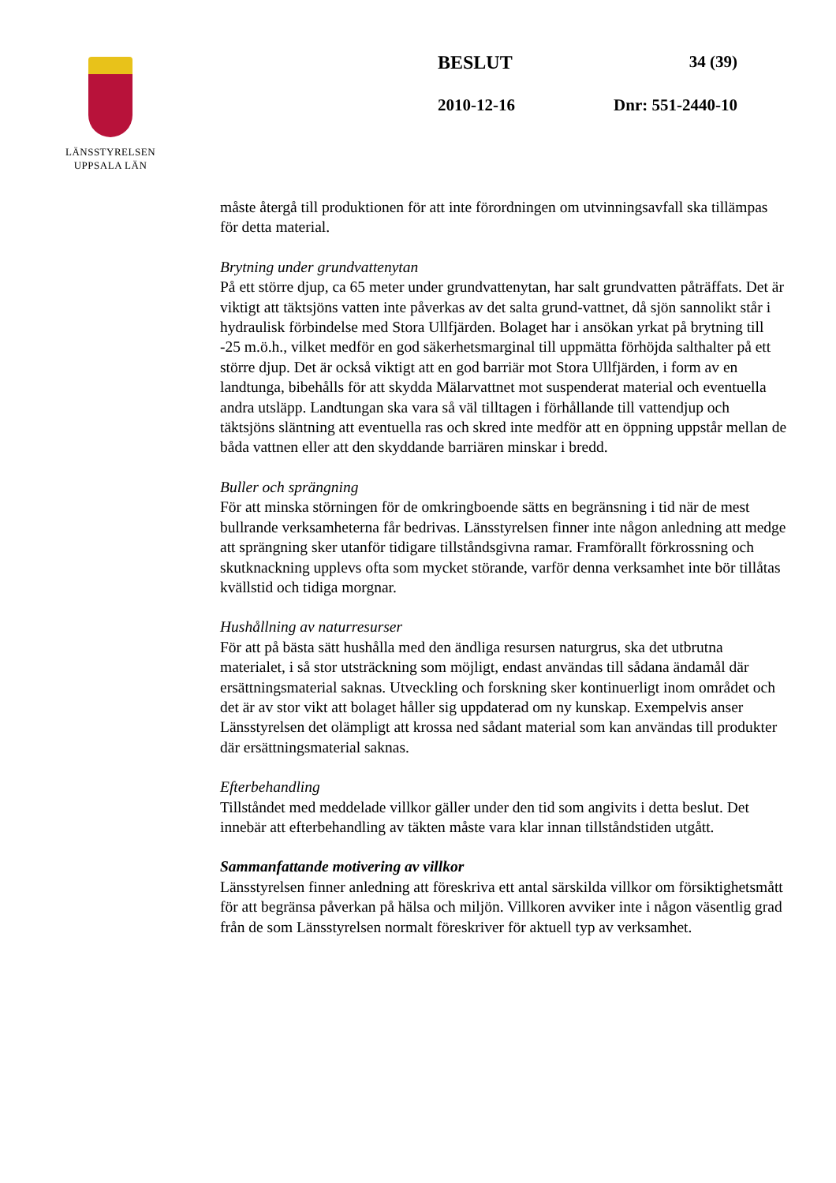LÄNSSTYRELSEN
UPPSALA LÄN
BESLUT 34 (39)
2010-12-16 Dnr: 551-2440-10
måste återgå till produktionen för att inte förordningen om utvinningsavfall ska tillämpas för detta material.
Brytning under grundvattenytan
På ett större djup, ca 65 meter under grundvattenytan, har salt grundvatten påträffats. Det är viktigt att täktsjöns vatten inte påverkas av det salta grund-vattnet, då sjön sannolikt står i hydraulisk förbindelse med Stora Ullfjärden. Bolaget har i ansökan yrkat på brytning till -25 m.ö.h., vilket medför en god säkerhetsmarginal till uppmätta förhöjda salthalter på ett större djup. Det är också viktigt att en god barriär mot Stora Ullfjärden, i form av en landtunga, bibehålls för att skydda Mälarvattnet mot suspenderat material och eventuella andra utsläpp. Landtungan ska vara så väl tilltagen i förhållande till vattendjup och täktsjöns släntning att eventuella ras och skred inte medför att en öppning uppstår mellan de båda vattnen eller att den skyddande barriären minskar i bredd.
Buller och sprängning
För att minska störningen för de omkringboende sätts en begränsning i tid när de mest bullrande verksamheterna får bedrivas. Länsstyrelsen finner inte någon anledning att medge att sprängning sker utanför tidigare tillståndsgivna ramar. Framförallt förkrossning och skutknackning upplevs ofta som mycket störande, varför denna verksamhet inte bör tillåtas kvällstid och tidiga morgnar.
Hushållning av naturresurser
För att på bästa sätt hushålla med den ändliga resursen naturgrus, ska det utbrutna materialet, i så stor utsträckning som möjligt, endast användas till sådana ändamål där ersättningsmaterial saknas. Utveckling och forskning sker kontinuerligt inom området och det är av stor vikt att bolaget håller sig uppdaterad om ny kunskap. Exempelvis anser Länsstyrelsen det olämpligt att krossa ned sådant material som kan användas till produkter där ersättningsmaterial saknas.
Efterbehandling
Tillståndet med meddelade villkor gäller under den tid som angivits i detta beslut. Det innebär att efterbehandling av täkten måste vara klar innan tillståndstiden utgått.
Sammanfattande motivering av villkor
Länsstyrelsen finner anledning att föreskriva ett antal särskilda villkor om försiktighetsmått för att begränsa påverkan på hälsa och miljön. Villkoren avviker inte i någon väsentlig grad från de som Länsstyrelsen normalt föreskriver för aktuell typ av verksamhet.